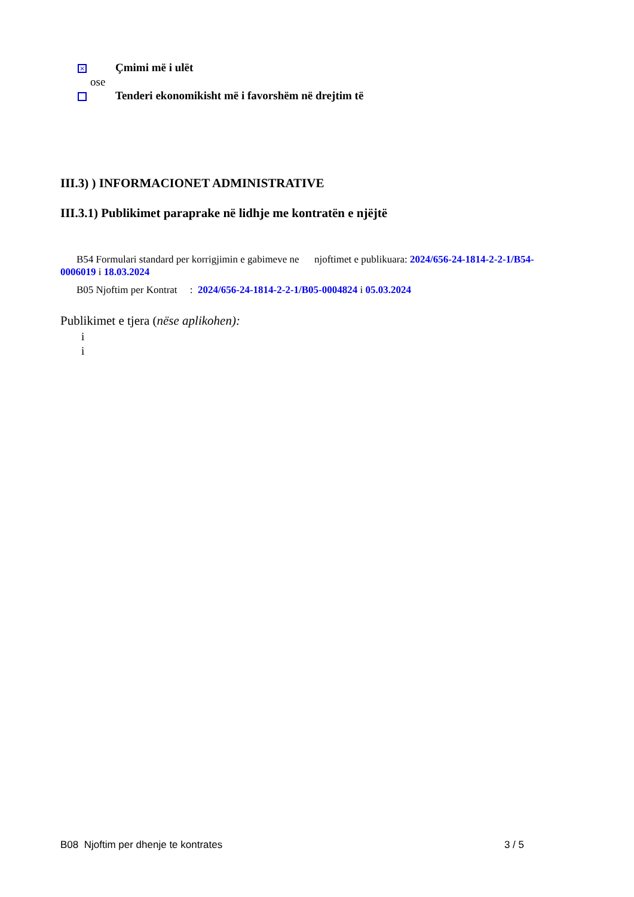× Çmimi më i ulët
ose
Tenderi ekonomikisht më i favorshëm në drejtim të
III.3) ) INFORMACIONET ADMINISTRATIVE
III.3.1) Publikimet paraprake në lidhje me kontratën e njëjtë
B54 Formulari standard per korrigjimin e gabimeve ne njoftimet e publikuara: 2024/656-24-1814-2-2-1/B54-0006019 i 18.03.2024
B05 Njoftim per Kontrat : 2024/656-24-1814-2-2-1/B05-0004824 i 05.03.2024
Publikimet e tjera (nëse aplikohen):
i
i
B08 Njoftim per dhenje te kontrates 3 / 5